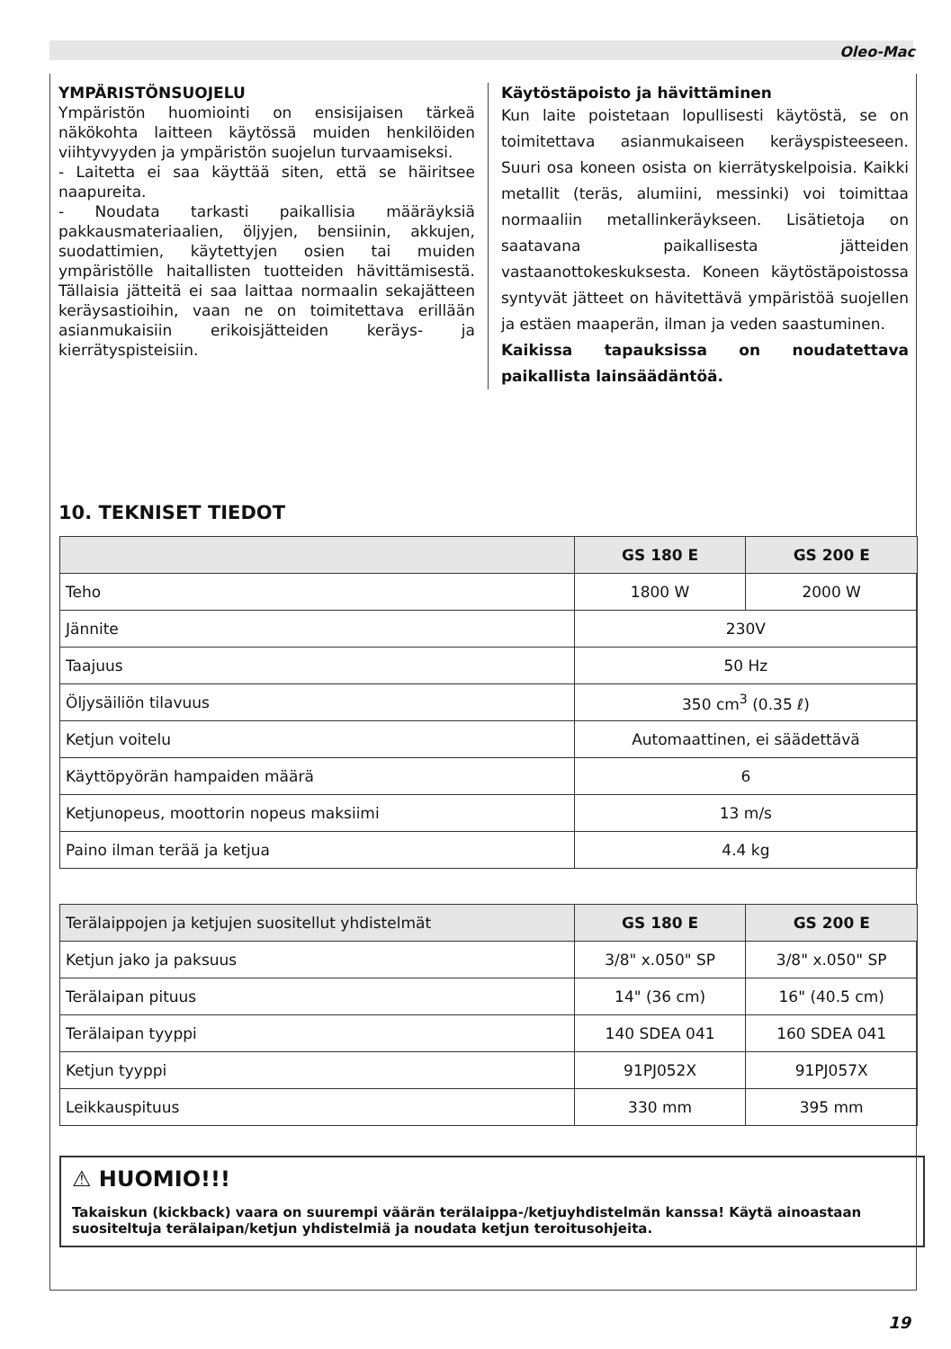Oleo-Mac
YMPÄRISTÖNSUOJELU
Ympäristön huomiointi on ensisijaisen tärkeä näkökohta laitteen käytössä muiden henkilöiden viihtyvyyden ja ympäristön suojelun turvaamiseksi.
- Laitetta ei saa käyttää siten, että se häiritsee naapureita.
- Noudata tarkasti paikallisia määräyksiä pakkausmateriaalien, öljyjen, bensiinin, akkujen, suodattimien, käytettyjen osien tai muiden ympäristölle haitallisten tuotteiden hävittämisestä. Tällaisia jätteitä ei saa laittaa normaalin sekajätteen keräysastioihin, vaan ne on toimitettava erillään asianmukaisiin erikoisjätteiden keräys- ja kierrätyspisteisiin.
Käytöstäpoisto ja hävittäminen
Kun laite poistetaan lopullisesti käytöstä, se on toimitettava asianmukaiseen keräyspisteeseen. Suuri osa koneen osista on kierrätyskelpoisia. Kaikki metallit (teräs, alumiini, messinki) voi toimittaa normaaliin metallinkeräykseen. Lisätietoja on saatavana paikallisesta jätteiden vastaanottokeskuksesta. Koneen käytöstäpoistossa syntyvät jätteet on hävitettävä ympäristöä suojellen ja estäen maaperän, ilman ja veden saastuminen.
Kaikissa tapauksissa on noudatettava paikallista lainsäädäntöä.
10. TEKNISET TIEDOT
| | GS 180 E | GS 200 E |
| --- | --- | --- |
| Teho | 1800 W | 2000 W |
| Jännite | 230V | |
| Taajuus | 50 Hz | |
| Öljysäiliön tilavuus | 350 cm<sup>3</sup> (0.35 ℓ) | |
| Ketjun voitelu | Automaattinen, ei säädettävä | |
| Käyttöpyörän hampaiden määrä | 6 | |
| Ketjunopeus, moottorin nopeus maksiimi | 13 m/s | |
| Paino ilman terää ja ketjua | 4.4 kg | |
| Terälaippojen ja ketjujen suositellut yhdistelmät | GS 180 E | GS 200 E |
| --- | --- | --- |
| Ketjun jako ja paksuus | 3/8" x.050" SP | 3/8" x.050" SP |
| Terälaipan pituus | 14" (36 cm) | 16" (40.5 cm) |
| Terälaipan tyyppi | 140 SDEA 041 | 160 SDEA 041 |
| Ketjun tyyppi | 91PJ052X | 91PJ057X |
| Leikkauspituus | 330 mm | 395 mm |
⚠ HUOMIO!!!
Takaiskun (kickback) vaara on suurempi väärän terälaippa-/ketjuyhdistelmän kanssa! Käytä ainoastaan suositeltuja terälaipan/ketjun yhdistelmiä ja noudata ketjun teroitusohjeita.
19